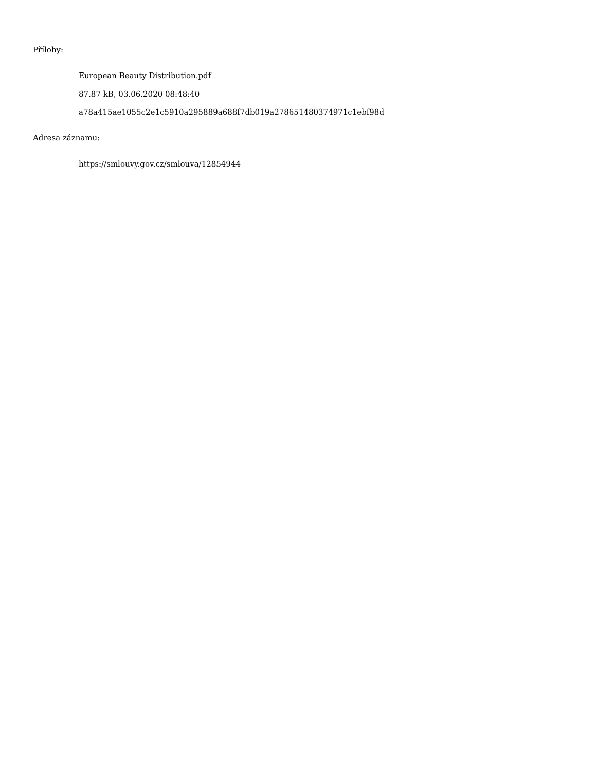Přílohy:
European Beauty Distribution.pdf
87.87 kB, 03.06.2020 08:48:40
a78a415ae1055c2e1c5910a295889a688f7db019a278651480374971c1ebf98d
Adresa záznamu:
https://smlouvy.gov.cz/smlouva/12854944